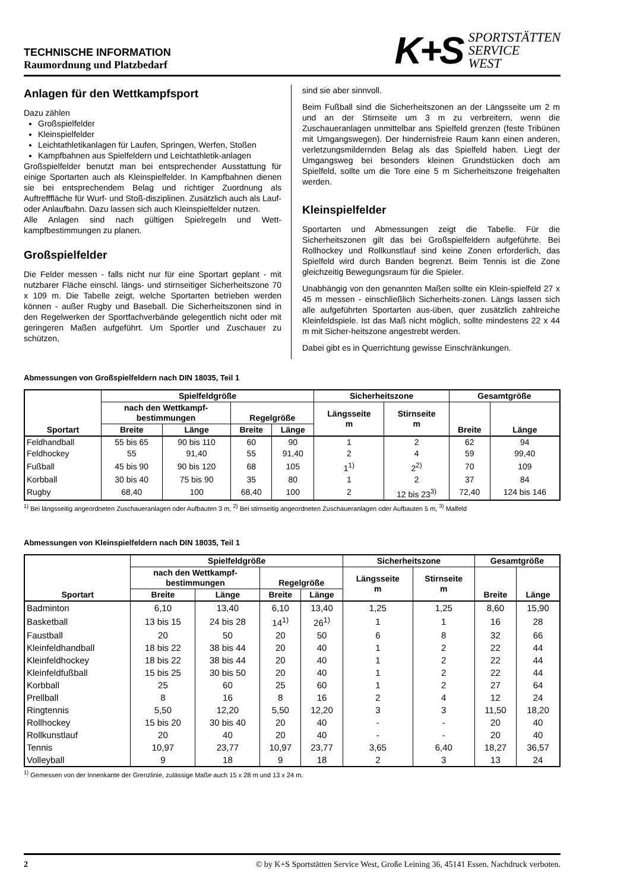TECHNISCHE INFORMATION
Raumordnung und Platzbedarf
K+S
SPORTSTÄTTEN
SERVICE
WEST
Anlagen für den Wettkampfsport
Dazu zählen
Großspielfelder
Kleinspielfelder
Leichtathletikanlagen für Laufen, Springen, Werfen, Stoßen
Kampfbahnen aus Spielfeldern und Leichtathletik-anlagen
Großspielfelder benutzt man bei entsprechender Ausstattung für einige Sportarten auch als Kleinspielfelder. In Kampfbahnen dienen sie bei entsprechendem Belag und richtiger Zuordnung als Auftrefffläche für Wurf- und Stoß-disziplinen. Zusätzlich auch als Lauf- oder Anlaufbahn. Dazu lassen sich auch Kleinspielfelder nutzen.
Alle Anlagen sind nach gültigen Spielregeln und Wett-kampfbestimmungen zu planen.
Großspielfelder
Die Felder messen - falls nicht nur für eine Sportart geplant - mit nutzbarer Fläche einschl. längs- und stirnseitiger Sicherheitszone 70 x 109 m. Die Tabelle zeigt, welche Sportarten betrieben werden können - außer Rugby und Baseball. Die Sicherheitszonen sind in den Regelwerken der Sportfachverbände gelegentlich nicht oder mit geringeren Maßen aufgeführt. Um Sportler und Zuschauer zu schützen,
sind sie aber sinnvoll.
Beim Fußball sind die Sicherheitszonen an der Längsseite um 2 m und an der Stirnseite um 3 m zu verbreitern, wenn die Zuschaueranlagen unmittelbar ans Spielfeld grenzen (feste Tribünen mit Umgangswegen). Der hindernisfreie Raum kann einen anderen, verletzungsmildernden Belag als das Spielfeld haben. Liegt der Umgangsweg bei besonders kleinen Grundstücken doch am Spielfeld, sollte um die Tore eine 5 m Sicherheitszone freigehalten werden.
Kleinspielfelder
Sportarten und Abmessungen zeigt die Tabelle. Für die Sicherheitszonen gilt das bei Großspielfeldern aufgeführte. Bei Rollhockey und Rollkunstlauf sind keine Zonen erforderlich, das Spielfeld wird durch Banden begrenzt. Beim Tennis ist die Zone gleichzeitig Bewegungsraum für die Spieler.
Unabhängig von den genannten Maßen sollte ein Klein-spielfeld 27 x 45 m messen - einschließlich Sicherheits-zonen. Längs lassen sich alle aufgeführten Sportarten aus-üben, quer zusätzlich zahlreiche Kleinfeldspiele. Ist das Maß nicht möglich, sollte mindestens 22 x 44 m mit Sicher-heitszone angestrebt werden.
Dabei gibt es in Querrichtung gewisse Einschränkungen.
Abmessungen von Großspielfeldern nach DIN 18035, Teil 1
| Sportart | Spielfeldgröße | | | | Sicherheitszone | | Gesamtgröße | |
| --- | --- | --- | --- | --- | --- | --- | --- | --- |
| | nach den Wettkampf- bestimmungen | | Regelgröße | | Längsseite m | Stirnseite m | Breite | Länge |
| | Breite | Länge | Breite | Länge | | | | |
| Feldhandball | 55 bis 65 | 90 bis 110 | 60 | 90 | 1 | 2 | 62 | 94 |
| Feldhockey | 55 | 91,40 | 55 | 91,40 | 2 | 4 | 59 | 99,40 |
| Fußball | 45 bis 90 | 90 bis 120 | 68 | 105 | 1<sup>1)</sup> | 2<sup>2)</sup> | 70 | 109 |
| Korbball | 30 bis 40 | 75 bis 90 | 35 | 80 | 1 | 2 | 37 | 84 |
| Rugby | 68,40 | 100 | 68,40 | 100 | 2 | 12 bis 23<sup>3)</sup> | 72,40 | 124 bis 146 |
<sup>1)</sup> Bei längsseitig angeordneten Zuschaueranlagen oder Aufbauten 3 m, <sup>2)</sup> Bei stirnseitig angeordneten Zuschaueranlagen oder Aufbauten 5 m, <sup>3)</sup> Malfeld
Abmessungen von Kleinspielfeldern nach DIN 18035, Teil 1
| Sportart | Spielfeldgröße | | | | Sicherheitszone | | Gesamtgröße | |
| --- | --- | --- | --- | --- | --- | --- | --- | --- |
| | nach den Wettkampf- bestimmungen | | Regelgröße | | Längsseite m | Stirnseite m | Breite | Länge |
| | Breite | Länge | Breite | Länge | | | | |
| Badminton | 6,10 | 13,40 | 6,10 | 13,40 | 1,25 | 1,25 | 8,60 | 15,90 |
| Basketball | 13 bis 15 | 24 bis 28 | 14<sup>1)</sup> | 26<sup>1)</sup> | 1 | 1 | 16 | 28 |
| Faustball | 20 | 50 | 20 | 50 | 6 | 8 | 32 | 66 |
| Kleinfeldhandball | 18 bis 22 | 38 bis 44 | 20 | 40 | 1 | 2 | 22 | 44 |
| Kleinfeldhockey | 18 bis 22 | 38 bis 44 | 20 | 40 | 1 | 2 | 22 | 44 |
| Kleinfeldfußball | 15 bis 25 | 30 bis 50 | 20 | 40 | 1 | 2 | 22 | 44 |
| Korbball | 25 | 60 | 25 | 60 | 1 | 2 | 27 | 64 |
| Prellball | 8 | 16 | 8 | 16 | 2 | 4 | 12 | 24 |
| Ringtennis | 5,50 | 12,20 | 5,50 | 12,20 | 3 | 3 | 11,50 | 18,20 |
| Rollhockey | 15 bis 20 | 30 bis 40 | 20 | 40 | - | - | 20 | 40 |
| Rollkunstlauf | 20 | 40 | 20 | 40 | - | - | 20 | 40 |
| Tennis | 10,97 | 23,77 | 10,97 | 23,77 | 3,65 | 6,40 | 18,27 | 36,57 |
| Volleyball | 9 | 18 | 9 | 18 | 2 | 3 | 13 | 24 |
<sup>1)</sup> Gemessen von der Innenkante der Grenzlinie, zulässige Maße auch 15 x 28 m und 13 x 24 m.
2 © by K+S Sportstätten Service West, Große Leining 36, 45141 Essen. Nachdruck verboten.